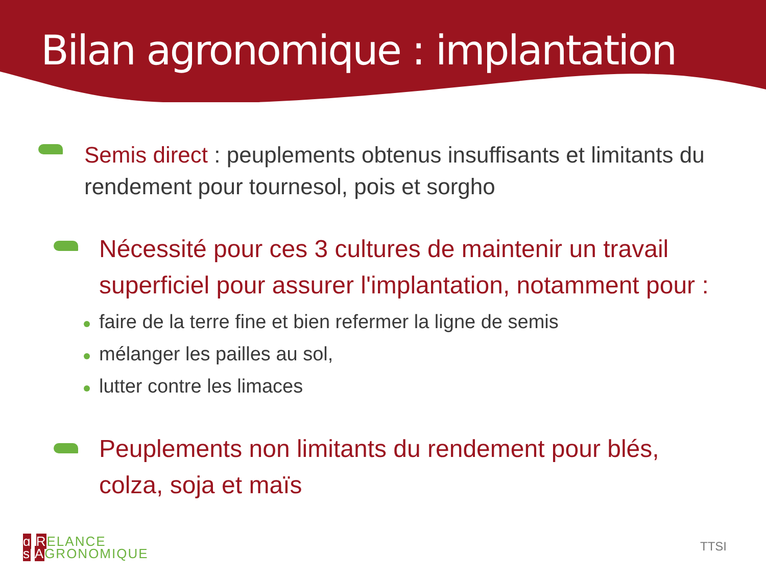Bilan agronomique : implantation
Semis direct : peuplements obtenus insuffisants et limitants du rendement pour tournesol, pois et sorgho
Nécessité pour ces 3 cultures de maintenir un travail superficiel pour assurer l'implantation, notamment pour :
faire de la terre fine et bien refermer la ligne de semis
mélanger les pailles au sol,
lutter contre les limaces
Peuplements non limitants du rendement pour blés, colza, soja et maïs
g RELANCE
s AGRONOMIQUE
TTSI